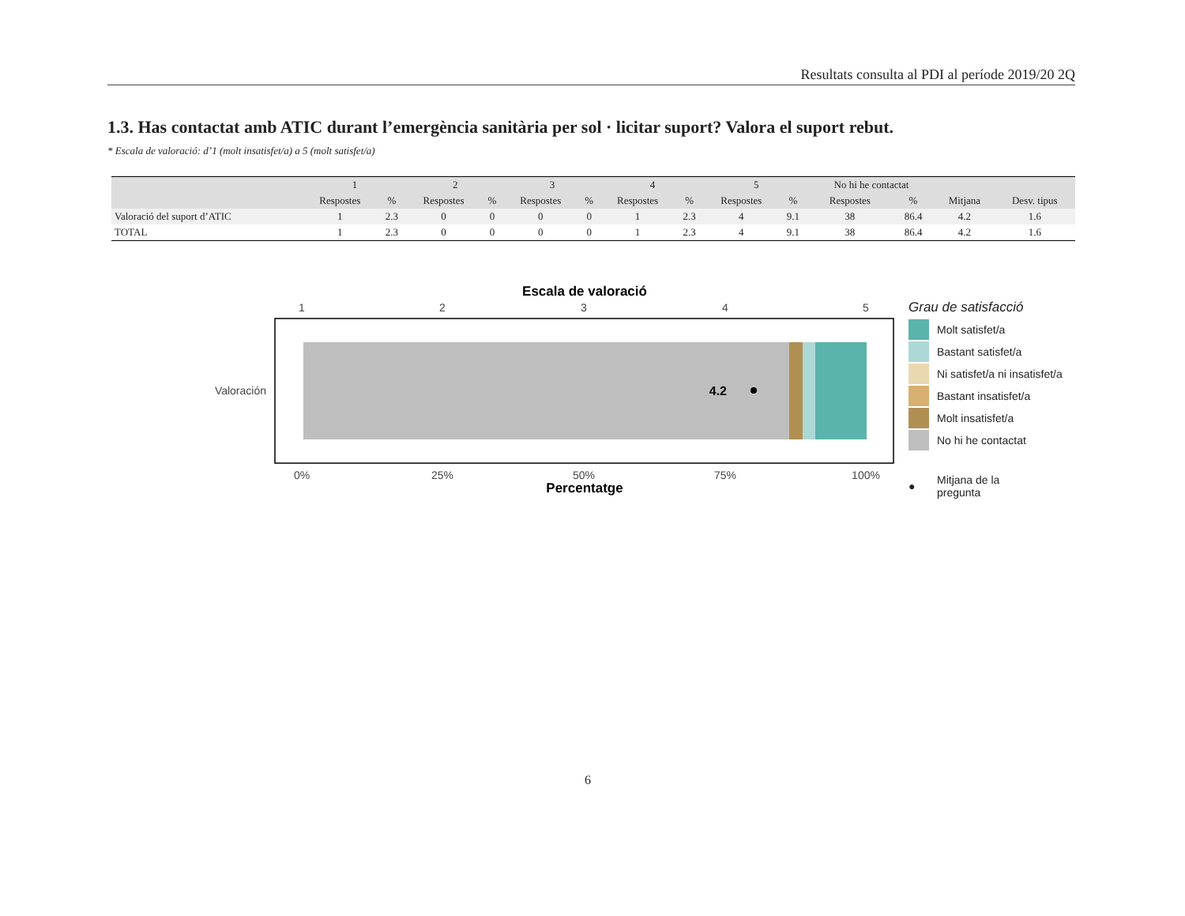Resultats consulta al PDI al període 2019/20 2Q
1.3. Has contactat amb ATIC durant l’emergència sanitària per sol · licitar suport? Valora el suport rebut.
* Escala de valoració: d’1 (molt insatisfet/a) a 5 (molt satisfet/a)
| | 1 | | 2 | | 3 | | 4 | | 5 | | No hi he contactat | | | |
| --- | --- | --- | --- | --- | --- | --- | --- | --- | --- | --- | --- | --- | --- | --- |
| | Respostes | % | Respostes | % | Respostes | % | Respostes | % | Respostes | % | Respostes | % | Mitjana | Desv. tipus |
| Valoració del suport d’ATIC | 1 | 2.3 | 0 | 0 | 0 | 0 | 1 | 2.3 | 4 | 9.1 | 38 | 86.4 | 4.2 | 1.6 |
| TOTAL | 1 | 2.3 | 0 | 0 | 0 | 0 | 1 | 2.3 | 4 | 9.1 | 38 | 86.4 | 4.2 | 1.6 |
Escala de valoració
1
2
3
4
5
0%
25%
50%
75%
100%
4.2
Valoración
Percentatge
Grau de satisfacció
Molt satisfet/a
Bastant satisfet/a
Ni satisfet/a ni insatisfet/a
Bastant insatisfet/a
Molt insatisfet/a
No hi he contactat
● Mitjana de la
pregunta
6